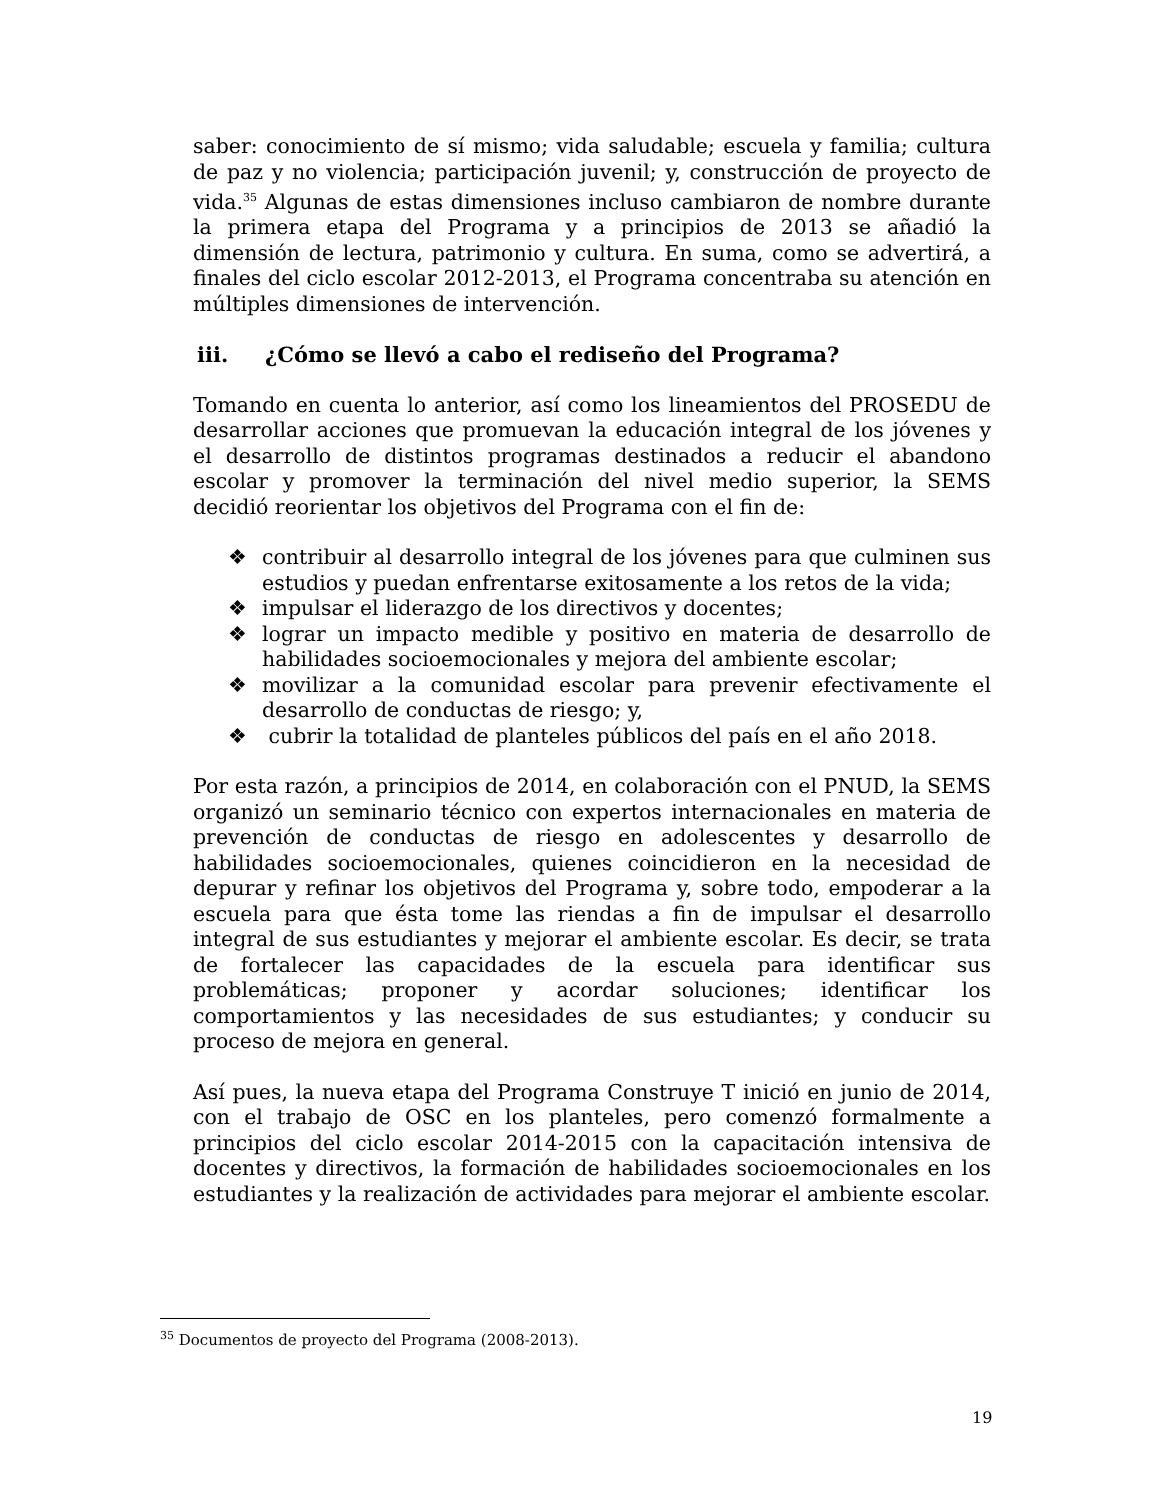saber: conocimiento de sí mismo; vida saludable; escuela y familia; cultura de paz y no violencia; participación juvenil; y, construcción de proyecto de vida.<sup>35</sup> Algunas de estas dimensiones incluso cambiaron de nombre durante la primera etapa del Programa y a principios de 2013 se añadió la dimensión de lectura, patrimonio y cultura. En suma, como se advertirá, a finales del ciclo escolar 2012-2013, el Programa concentraba su atención en múltiples dimensiones de intervención.
iii. ¿Cómo se llevó a cabo el rediseño del Programa?
Tomando en cuenta lo anterior, así como los lineamientos del PROSEDU de desarrollar acciones que promuevan la educación integral de los jóvenes y el desarrollo de distintos programas destinados a reducir el abandono escolar y promover la terminación del nivel medio superior, la SEMS decidió reorientar los objetivos del Programa con el fin de:
❖ contribuir al desarrollo integral de los jóvenes para que culminen sus estudios y puedan enfrentarse exitosamente a los retos de la vida;
❖ impulsar el liderazgo de los directivos y docentes;
❖ lograr un impacto medible y positivo en materia de desarrollo de habilidades socioemocionales y mejora del ambiente escolar;
❖ movilizar a la comunidad escolar para prevenir efectivamente el desarrollo de conductas de riesgo; y,
❖ cubrir la totalidad de planteles públicos del país en el año 2018.
Por esta razón, a principios de 2014, en colaboración con el PNUD, la SEMS organizó un seminario técnico con expertos internacionales en materia de prevención de conductas de riesgo en adolescentes y desarrollo de habilidades socioemocionales, quienes coincidieron en la necesidad de depurar y refinar los objetivos del Programa y, sobre todo, empoderar a la escuela para que ésta tome las riendas a fin de impulsar el desarrollo integral de sus estudiantes y mejorar el ambiente escolar. Es decir, se trata de fortalecer las capacidades de la escuela para identificar sus problemáticas; proponer y acordar soluciones; identificar los comportamientos y las necesidades de sus estudiantes; y conducir su proceso de mejora en general.
Así pues, la nueva etapa del Programa Construye T inició en junio de 2014, con el trabajo de OSC en los planteles, pero comenzó formalmente a principios del ciclo escolar 2014-2015 con la capacitación intensiva de docentes y directivos, la formación de habilidades socioemocionales en los estudiantes y la realización de actividades para mejorar el ambiente escolar.
<sup>35</sup> Documentos de proyecto del Programa (2008-2013).
19